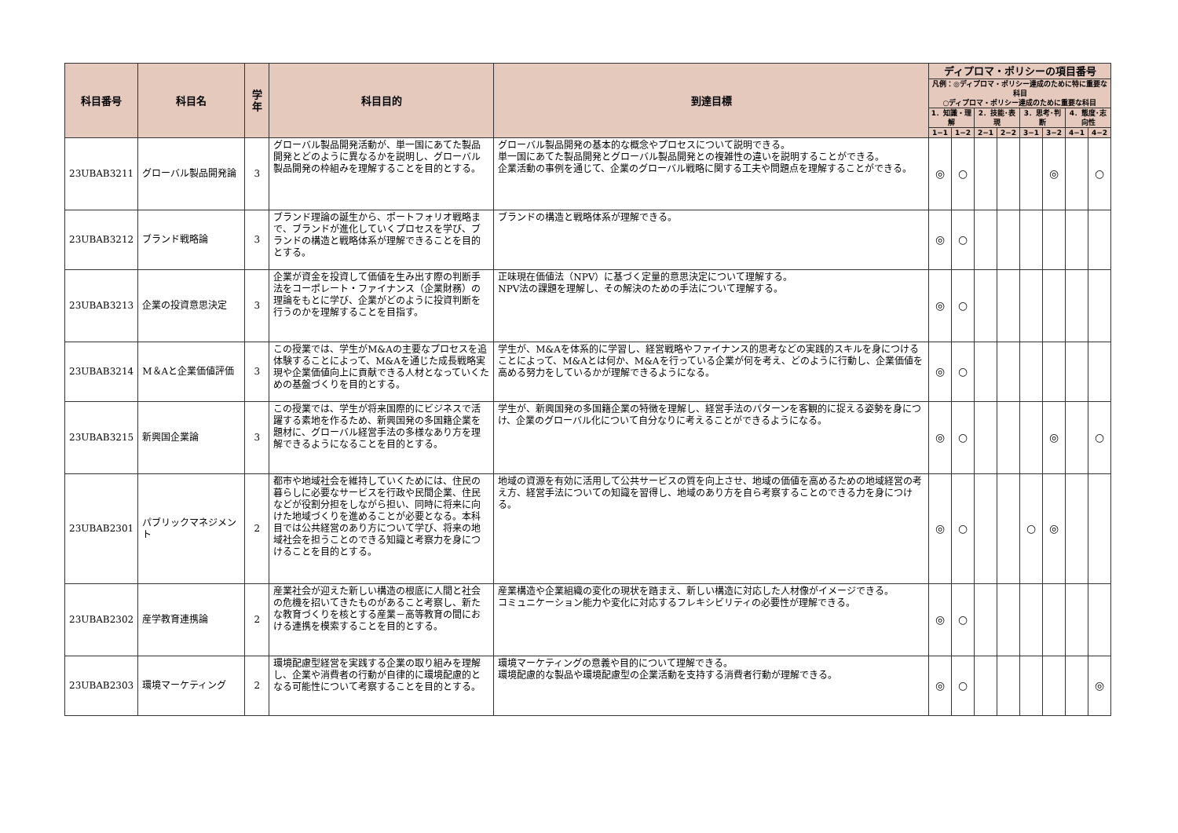| 科目番号 | 科目名 | 学年 | 科目目的 | 到達目標 | ディプロマ・ポリシーの項目番号 | | | | | | | |
| --- | --- | --- | --- | --- | --- | --- | --- | --- | --- | --- | --- | --- |
| | | | | | 凡例：◎ディプロマ・ポリシー達成のために特に重要な科目 ○ディプロマ・ポリシー達成のために重要な科目 | | | | | | | |
| | | | | | 1．知識・理解 | | 2．技能･表現 | | 3．思考･判断 | | 4．態度･志向性 | |
| | | | | | 1−1 | 1−2 | 2−1 | 2−2 | 3−1 | 3−2 | 4−1 | 4−2 |
| 23UBAB3211 | グローバル製品開発論 | 3 | グローバル製品開発活動が、単一国にあてた製品開発とどのように異なるかを説明し、グローバル製品開発の枠組みを理解することを目的とする。 | グローバル製品開発の基本的な概念やプロセスについて説明できる。 単一国にあてた製品開発とグローバル製品開発との複雑性の違いを説明することができる。 企業活動の事例を通じて、企業のグローバル戦略に関する工夫や問題点を理解することができる。 | ◎ | ○ | | | | ◎ | | ○ |
| 23UBAB3212 | ブランド戦略論 | 3 | ブランド理論の誕生から、ポートフォリオ戦略まで、ブランドが進化していくプロセスを学び、ブランドの構造と戦略体系が理解できることを目的とする。 | ブランドの構造と戦略体系が理解できる。 | ◎ | ○ | | | | | | |
| 23UBAB3213 | 企業の投資意思決定 | 3 | 企業が資金を投資して価値を生み出す際の判断手法をコーポレート・ファイナンス（企業財務）の理論をもとに学び、企業がどのように投資判断を行うのかを理解することを目指す。 | 正味現在価値法（NPV）に基づく定量的意思決定について理解する。 NPV法の課題を理解し、その解決のための手法について理解する。 | ◎ | ○ | | | | | | |
| 23UBAB3214 | M＆Aと企業価値評価 | 3 | この授業では、学生がM&Aの主要なプロセスを追体験することによって、M&Aを通じた成長戦略実現や企業価値向上に貢献できる人材となっていくための基盤づくりを目的とする。 | 学生が、M&Aを体系的に学習し、経営戦略やファイナンス的思考などの実践的スキルを身につけることによって、M&Aとは何か、M&Aを行っている企業が何を考え、どのように行動し、企業価値を高める努力をしているかが理解できるようになる。 | ◎ | ○ | | | | | | |
| 23UBAB3215 | 新興国企業論 | 3 | この授業では、学生が将来国際的にビジネスで活躍する素地を作るため、新興国発の多国籍企業を題材に、グローバル経営手法の多様なあり方を理解できるようになることを目的とする。 | 学生が、新興国発の多国籍企業の特徴を理解し、経営手法のパターンを客観的に捉える姿勢を身につけ、企業のグローバル化について自分なりに考えることができるようになる。 | ◎ | ○ | | | | ◎ | | ○ |
| 23UBAB2301 | パブリックマネジメント | 2 | 都市や地域社会を維持していくためには、住民の暮らしに必要なサービスを行政や民間企業、住民などが役割分担をしながら担い、同時に将来に向けた地域づくりを進めることが必要となる。本科目では公共経営のあり方について学び、将来の地域社会を担うことのできる知識と考察力を身につけることを目的とする。 | 地域の資源を有効に活用して公共サービスの質を向上させ、地域の価値を高めるための地域経営の考え方、経営手法についての知識を習得し、地域のあり方を自ら考察することのできる力を身につける。 | ◎ | ○ | | | ○ | ◎ | | |
| 23UBAB2302 | 産学教育連携論 | 2 | 産業社会が迎えた新しい構造の根底に人間と社会の危機を招いてきたものがあること考察し、新たな教育づくりを核とする産業－高等教育の間における連携を模索することを目的とする。 | 産業構造や企業組織の変化の現状を踏まえ、新しい構造に対応した人材像がイメージできる。 コミュニケーション能力や変化に対応するフレキシビリティの必要性が理解できる。 | ◎ | ○ | | | | | | |
| 23UBAB2303 | 環境マーケティング | 2 | 環境配慮型経営を実践する企業の取り組みを理解し、企業や消費者の行動が自律的に環境配慮的となる可能性について考察することを目的とする。 | 環境マーケティングの意義や目的について理解できる。 環境配慮的な製品や環境配慮型の企業活動を支持する消費者行動が理解できる。 | ◎ | ○ | | | | | | ◎ |